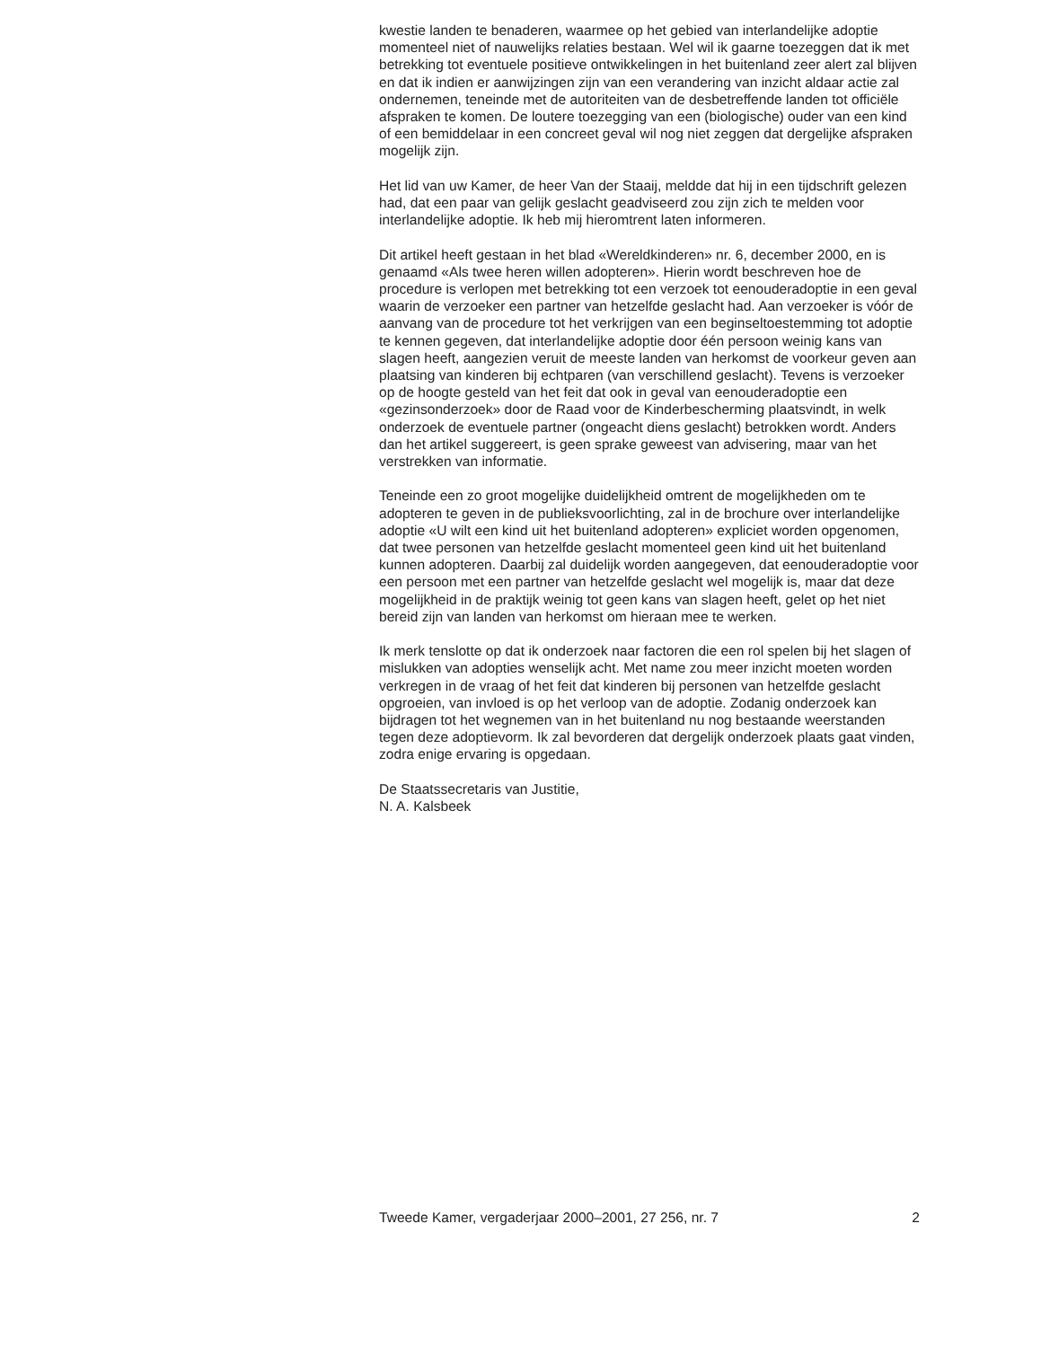kwestie landen te benaderen, waarmee op het gebied van interlandelijke adoptie momenteel niet of nauwelijks relaties bestaan. Wel wil ik gaarne toezeggen dat ik met betrekking tot eventuele positieve ontwikkelingen in het buitenland zeer alert zal blijven en dat ik indien er aanwijzingen zijn van een verandering van inzicht aldaar actie zal ondernemen, teneinde met de autoriteiten van de desbetreffende landen tot officiële afspraken te komen. De loutere toezegging van een (biologische) ouder van een kind of een bemiddelaar in een concreet geval wil nog niet zeggen dat dergelijke afspraken mogelijk zijn.
Het lid van uw Kamer, de heer Van der Staaij, meldde dat hij in een tijdschrift gelezen had, dat een paar van gelijk geslacht geadviseerd zou zijn zich te melden voor interlandelijke adoptie. Ik heb mij hieromtrent laten informeren.
Dit artikel heeft gestaan in het blad «Wereldkinderen» nr. 6, december 2000, en is genaamd «Als twee heren willen adopteren». Hierin wordt beschreven hoe de procedure is verlopen met betrekking tot een verzoek tot eenouderadoptie in een geval waarin de verzoeker een partner van hetzelfde geslacht had. Aan verzoeker is vóór de aanvang van de procedure tot het verkrijgen van een beginseltoestemming tot adoptie te kennen gegeven, dat interlandelijke adoptie door één persoon weinig kans van slagen heeft, aangezien veruit de meeste landen van herkomst de voorkeur geven aan plaatsing van kinderen bij echtparen (van verschillend geslacht). Tevens is verzoeker op de hoogte gesteld van het feit dat ook in geval van eenouderadoptie een «gezinsonderzoek» door de Raad voor de Kinderbescherming plaatsvindt, in welk onderzoek de eventuele partner (ongeacht diens geslacht) betrokken wordt. Anders dan het artikel suggereert, is geen sprake geweest van advisering, maar van het verstrekken van informatie.
Teneinde een zo groot mogelijke duidelijkheid omtrent de mogelijkheden om te adopteren te geven in de publieksvoorlichting, zal in de brochure over interlandelijke adoptie «U wilt een kind uit het buitenland adopteren» expliciet worden opgenomen, dat twee personen van hetzelfde geslacht momenteel geen kind uit het buitenland kunnen adopteren. Daarbij zal duidelijk worden aangegeven, dat eenouderadoptie voor een persoon met een partner van hetzelfde geslacht wel mogelijk is, maar dat deze mogelijkheid in de praktijk weinig tot geen kans van slagen heeft, gelet op het niet bereid zijn van landen van herkomst om hieraan mee te werken.
Ik merk tenslotte op dat ik onderzoek naar factoren die een rol spelen bij het slagen of mislukken van adopties wenselijk acht. Met name zou meer inzicht moeten worden verkregen in de vraag of het feit dat kinderen bij personen van hetzelfde geslacht opgroeien, van invloed is op het verloop van de adoptie. Zodanig onderzoek kan bijdragen tot het wegnemen van in het buitenland nu nog bestaande weerstanden tegen deze adoptievorm. Ik zal bevorderen dat dergelijk onderzoek plaats gaat vinden, zodra enige ervaring is opgedaan.
De Staatssecretaris van Justitie,
N. A. Kalsbeek
Tweede Kamer, vergaderjaar 2000–2001, 27 256, nr. 7 2